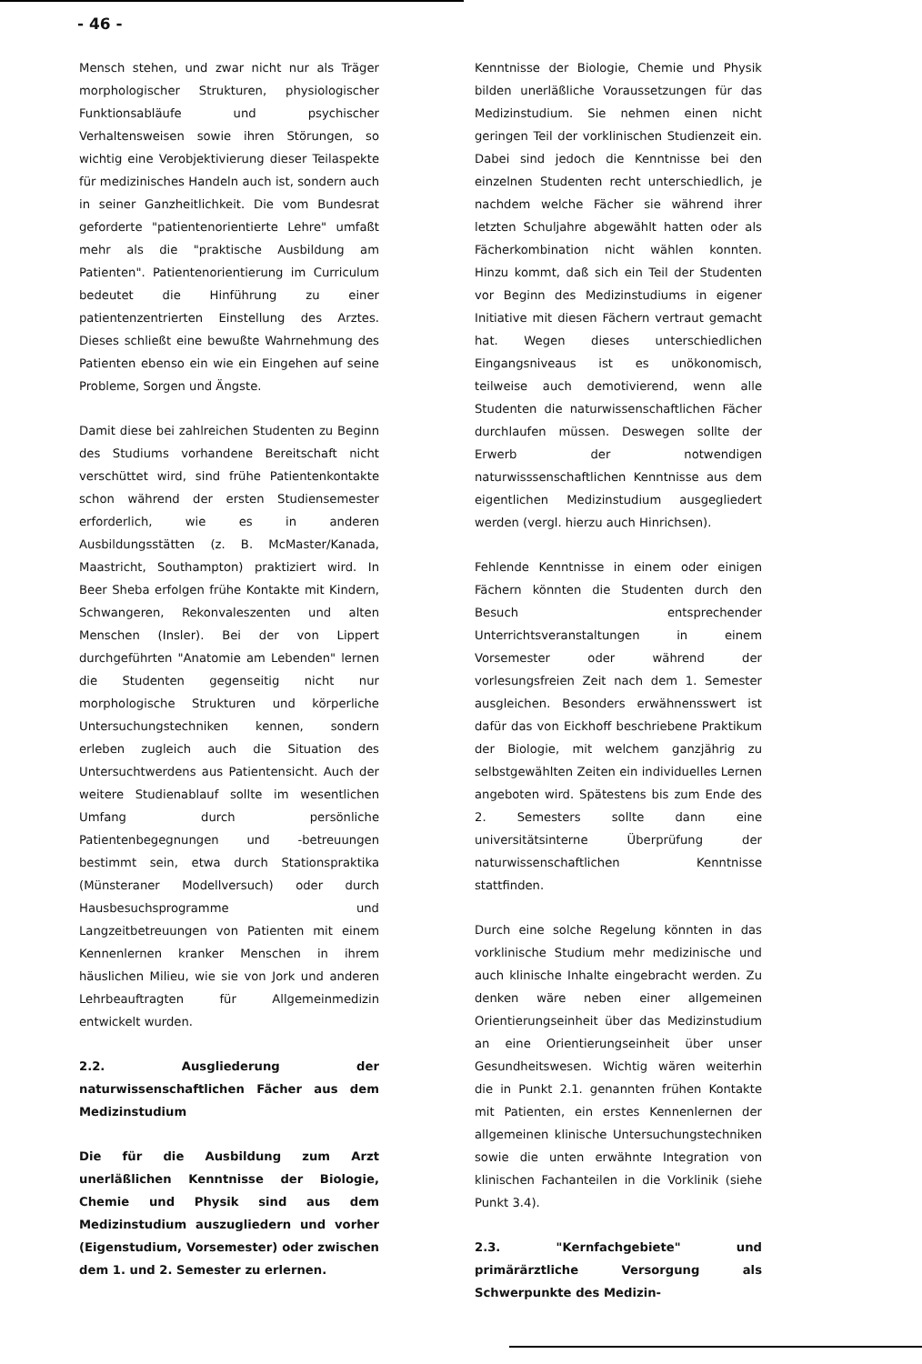- 46 -
Mensch stehen, und zwar nicht nur als Träger morphologischer Strukturen, physiologischer Funktionsabläufe und psychischer Verhaltensweisen sowie ihren Störungen, so wichtig eine Verobjektivierung dieser Teilaspekte für medizinisches Handeln auch ist, sondern auch in seiner Ganzheitlichkeit. Die vom Bundesrat geforderte "patientenorientierte Lehre" umfaßt mehr als die "praktische Ausbildung am Patienten". Patientenorientierung im Curriculum bedeutet die Hinführung zu einer patientenzentrierten Einstellung des Arztes. Dieses schließt eine bewußte Wahrnehmung des Patienten ebenso ein wie ein Eingehen auf seine Probleme, Sorgen und Ängste.
Damit diese bei zahlreichen Studenten zu Beginn des Studiums vorhandene Bereitschaft nicht verschüttet wird, sind frühe Patientenkontakte schon während der ersten Studiensemester erforderlich, wie es in anderen Ausbildungsstätten (z. B. McMaster/Kanada, Maastricht, Southampton) praktiziert wird. In Beer Sheba erfolgen frühe Kontakte mit Kindern, Schwangeren, Rekonvaleszenten und alten Menschen (Insler). Bei der von Lippert durchgeführten "Anatomie am Lebenden" lernen die Studenten gegenseitig nicht nur morphologische Strukturen und körperliche Untersuchungstechniken kennen, sondern erleben zugleich auch die Situation des Untersuchtwerdens aus Patientensicht. Auch der weitere Studienablauf sollte im wesentlichen Umfang durch persönliche Patientenbegegnungen und -betreuungen bestimmt sein, etwa durch Stationspraktika (Münsteraner Modellversuch) oder durch Hausbesuchsprogramme und Langzeitbetreuungen von Patienten mit einem Kennenlernen kranker Menschen in ihrem häuslichen Milieu, wie sie von Jork und anderen Lehrbeauftragten für Allgemeinmedizin entwickelt wurden.
2.2. Ausgliederung der naturwissenschaftlichen Fächer aus dem Medizinstudium
Die für die Ausbildung zum Arzt unerläßlichen Kenntnisse der Biologie, Chemie und Physik sind aus dem Medizinstudium auszugliedern und vorher (Eigenstudium, Vorsemester) oder zwischen dem 1. und 2. Semester zu erlernen.
Kenntnisse der Biologie, Chemie und Physik bilden unerläßliche Voraussetzungen für das Medizinstudium. Sie nehmen einen nicht geringen Teil der vorklinischen Studienzeit ein. Dabei sind jedoch die Kenntnisse bei den einzelnen Studenten recht unterschiedlich, je nachdem welche Fächer sie während ihrer letzten Schuljahre abgewählt hatten oder als Fächerkombination nicht wählen konnten. Hinzu kommt, daß sich ein Teil der Studenten vor Beginn des Medizinstudiums in eigener Initiative mit diesen Fächern vertraut gemacht hat. Wegen dieses unterschiedlichen Eingangsniveaus ist es unökonomisch, teilweise auch demotivierend, wenn alle Studenten die naturwissenschaftlichen Fächer durchlaufen müssen. Deswegen sollte der Erwerb der notwendigen naturwisssenschaftlichen Kenntnisse aus dem eigentlichen Medizinstudium ausgegliedert werden (vergl. hierzu auch Hinrichsen).
Fehlende Kenntnisse in einem oder einigen Fächern könnten die Studenten durch den Besuch entsprechender Unterrichtsveranstaltungen in einem Vorsemester oder während der vorlesungsfreien Zeit nach dem 1. Semester ausgleichen. Besonders erwähnensswert ist dafür das von Eickhoff beschriebene Praktikum der Biologie, mit welchem ganzjährig zu selbstgewählten Zeiten ein individuelles Lernen angeboten wird. Spätestens bis zum Ende des 2. Semesters sollte dann eine universitätsinterne Überprüfung der naturwissenschaftlichen Kenntnisse stattfinden.
Durch eine solche Regelung könnten in das vorklinische Studium mehr medizinische und auch klinische Inhalte eingebracht werden. Zu denken wäre neben einer allgemeinen Orientierungseinheit über das Medizinstudium an eine Orientierungseinheit über unser Gesundheitswesen. Wichtig wären weiterhin die in Punkt 2.1. genannten frühen Kontakte mit Patienten, ein erstes Kennenlernen der allgemeinen klinische Untersuchungstechniken sowie die unten erwähnte Integration von klinischen Fachanteilen in die Vorklinik (siehe Punkt 3.4).
2.3. "Kernfachgebiete" und primärärztliche Versorgung als Schwerpunkte des Medizin-